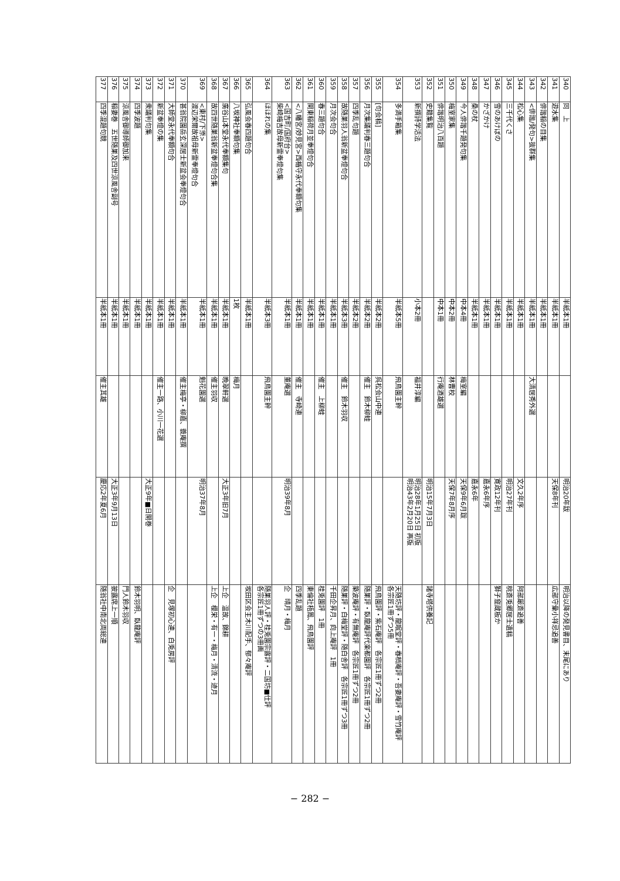| 340 | 同 上 | 半紙本1冊 | | 明治20年跋 | 明治以降の発見書目、末尾にあり |
| 341 | 遊水集 | 半紙本1冊 | | 天保8年刊 | 広部守彙小祥忌追善 |
| 342 | 俳諧稲の目集 | 半紙本1冊 | | | |
| 343 | <俳諧/発句>抜群集 | 半紙本1冊 | 大清居秀外選 | | |
| 344 | 松心集 | 半紙本1冊 | | 文久2年序 | 阿部厳斎追善 |
| 345 | 三千代くさ | 半紙本1冊 | | 明治27年刊 | 桃斎兎郷居士遺稿 |
| 346 | 雪のあけぼの | 半紙本1冊 | | 寛政12年刊 | 獅子窟蔵板か |
| 347 | かざかけ | 半紙本1冊 | | 嘉永6年序 | |
| 348 | 桑の杖 | 半紙本1冊 | | 嘉永6年 | |
| 349 | 今人俳諧千題発句集 | 中本4冊 | 梅室編 | 天保9年6月跋 | |
| 350 | 梅室家集 | 中本2冊 | 林曹校 | 天保7年8月序 | |
| 351 | 俳諧明治八百題 | 中本1冊 | 行庵酒雄選 | | |
| 352 | 史籍集覧 | | | 明治15年7月3日 | 諸寺塔供養記 |
| 353 | 新撰詩学活法 | 小本2冊 | 福井淳編 | 明治28年1月25日 初版 明治43年2月20日 再版 | |
| 354 | 多満手箱集 | 半紙本5冊 | 飛鳥園主幹 | | 天随坊評・龍眠堂評・春梢庵評・吾妻庵評・雪竹庵評 各宗匠1冊ずつ5冊 |
| 355 | [句会稿] | 半紙本2冊 | 呉松会山中連 | | 飛鳥園評・紫石庵評 各宗匠1冊ずつ2冊 |
| 356 | 月次集議判春三題句合 | 半紙本2冊 | 催主 鈴木柳蛙 | | 随巣評・臥龍庵評代楽都園評 各宗匠1冊ずつ2冊 |
| 357 | 四季乱句題 | 半紙本2冊 | | | 築波庵評・有無庵評 各宗匠1冊ずつ2冊 |
| 358 | 故随巣羽人翁新盆奉燈句合 | 半紙本3冊 | 催主 鈴木羽収 | | 随巣評・白梅堂評・随白舎評 各宗匠1冊ずつ3冊 |
| 359 | 月次会句合 | 半紙本1冊 | | | 千田企昇月、向上庵評 1冊 |
| 360 | 春三題句合 | 半紙本1冊 | 催主 上柳蛙 | | 桂兎園評 1冊 |
| 361 | 関東稲荷月並奉燈句合 | 半紙本1冊 | | | 東倫社梧鳳、飛鳥園評 |
| 362 | <八幡宮/妙見宮>西楯守永代奉額句集 | 半紙本1冊 | 催主 寺崎連 | | 四季乱題 |
| 363 | <国吉町/国府台> 柴崎梅吉故母新霊奉燈句集 | 半紙本1冊 | 董庵選 | 明治39年8月 | 企 晴月・梅月 |
| 364 | ほほれの集 | 半紙本3冊 | 飛鳥園主幹 | | 随巣羽人評・桂兎園宗露評・二国坊■仕評 各宗匠1冊ずつの3冊画 |
| 365 | 弘風会春四題句合 | 半紙本1冊 | | | 坂田区会主木川配手、郁々庵評 |
| 366 | 八坂神社奉額句集 | 1枚 | 梅月 | | |
| 367 | 廣谷山本堂永代奉額集句 | 半紙本1冊 | 晩翠軒選 | 大正3年旧7月 | 上企 温故、錦耕 |
| 368 | 故四世随巣翁新盆奉燈句合集 | 半紙本1冊 | 催主羽収 | | 上企 櫻栄・有一・梅月・清流・迹月 |
| 369 | <東村/下原> 渡辺栄爾故祖母新霊奉燈句合 | 半紙本1冊 | 魁花園選 | 明治37年8月 | |
| 370 | 甚翁院園岳玄深居士新盆会奉燈句合 | 半紙本1冊 | 催主梅亭・柳嘉、蓑庵撰 | | |
| 371 | 大師堂永代奉額句合 | 半紙本1冊 | | | 企 見塚初心連、白兎房評 |
| 372 | 新盆奉燈の集 | 半紙本1冊 | 催主一路、小川一花選 | | |
| 373 | 衆議判句集 | 半紙本1冊 | | 大正9年■日開巻 | |
| 374 | 四季波題 | 半紙本1冊 | | | 鈴木羽明、臥龍庵評 |
| 375 | 涼風舎御導師御加来 | 半紙本1冊 | | | 門人鈴木羽収 |
| 376 | 稲妻巻 五世随巣及四世涼風舎副号 | 半紙本1冊 | | 大正3年9月13日 | 披露席上一順 |
| 377 | 四季混題句競 | 半紙本1冊 | 催主其雄 | 慶応2年夏6月 | 随翁社中南北両総連 |
− 282 −